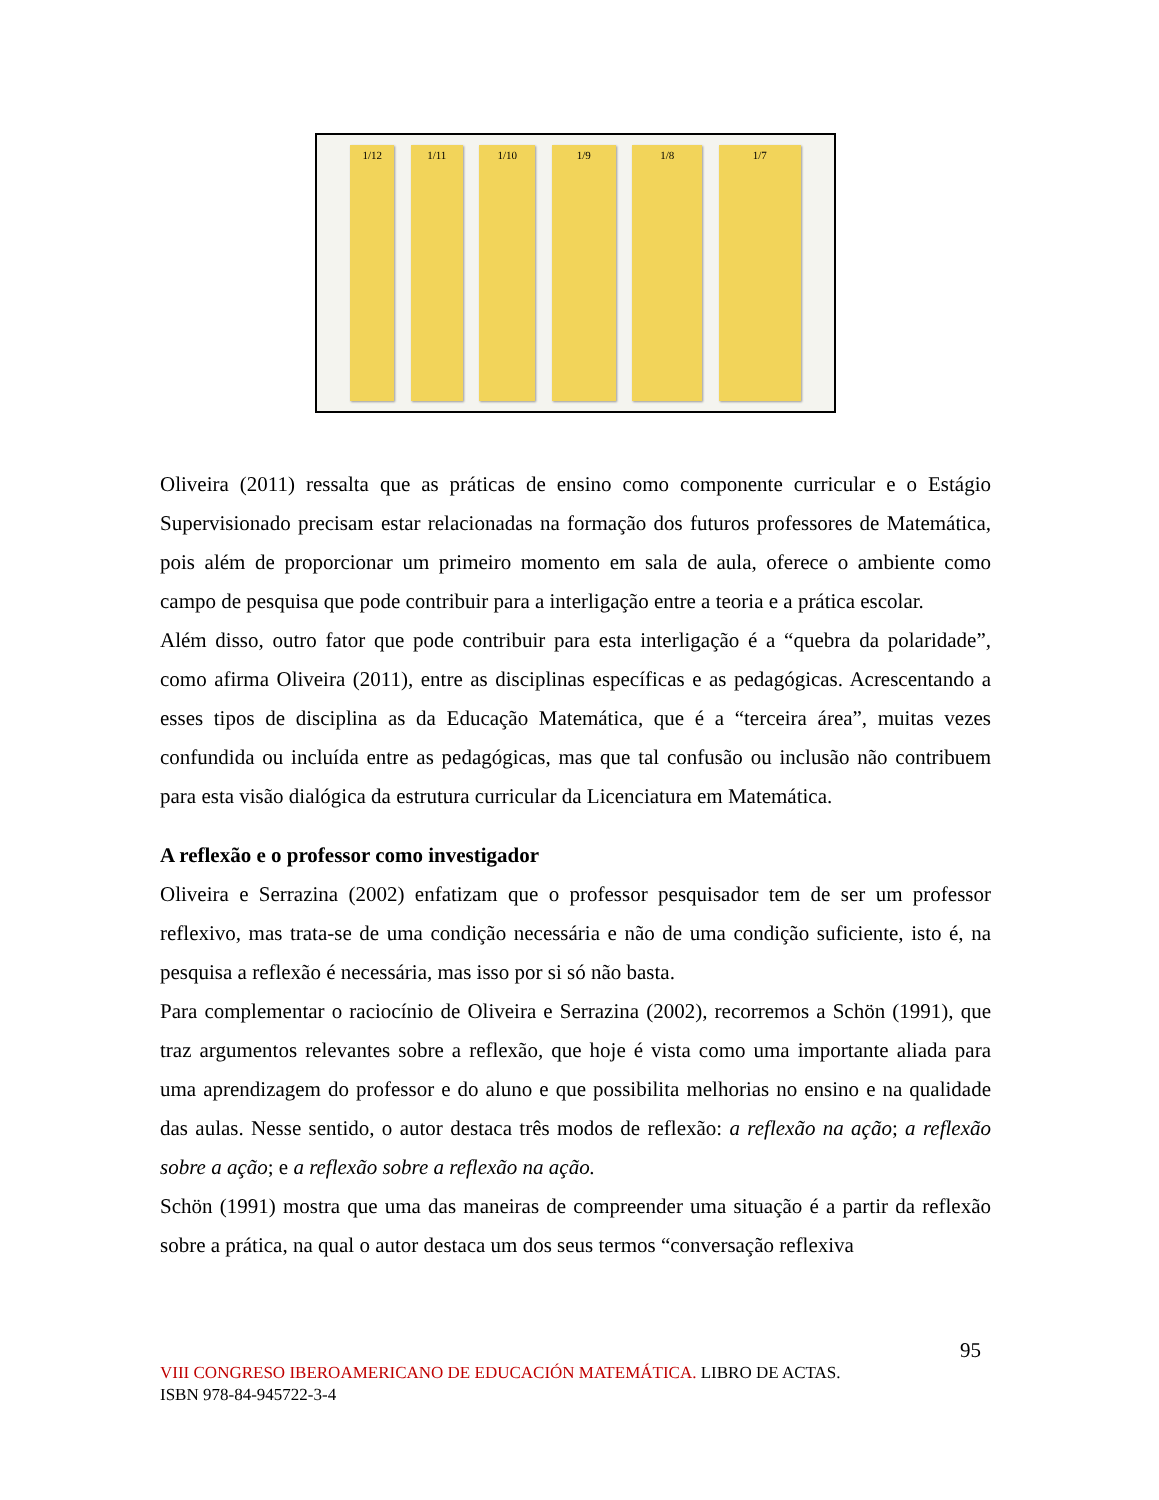1/12 1/11 1/10 1/9 1/8 1/7
Oliveira (2011) ressalta que as práticas de ensino como componente curricular e o Estágio Supervisionado precisam estar relacionadas na formação dos futuros professores de Matemática, pois além de proporcionar um primeiro momento em sala de aula, oferece o ambiente como campo de pesquisa que pode contribuir para a interligação entre a teoria e a prática escolar.
Além disso, outro fator que pode contribuir para esta interligação é a “quebra da polaridade”, como afirma Oliveira (2011), entre as disciplinas específicas e as pedagógicas. Acrescentando a esses tipos de disciplina as da Educação Matemática, que é a “terceira área”, muitas vezes confundida ou incluída entre as pedagógicas, mas que tal confusão ou inclusão não contribuem para esta visão dialógica da estrutura curricular da Licenciatura em Matemática.
A reflexão e o professor como investigador
Oliveira e Serrazina (2002) enfatizam que o professor pesquisador tem de ser um professor reflexivo, mas trata-se de uma condição necessária e não de uma condição suficiente, isto é, na pesquisa a reflexão é necessária, mas isso por si só não basta.
Para complementar o raciocínio de Oliveira e Serrazina (2002), recorremos a Schön (1991), que traz argumentos relevantes sobre a reflexão, que hoje é vista como uma importante aliada para uma aprendizagem do professor e do aluno e que possibilita melhorias no ensino e na qualidade das aulas. Nesse sentido, o autor destaca três modos de reflexão: a reflexão na ação; a reflexão sobre a ação; e a reflexão sobre a reflexão na ação.
Schön (1991) mostra que uma das maneiras de compreender uma situação é a partir da reflexão sobre a prática, na qual o autor destaca um dos seus termos “conversação reflexiva
95
VIII CONGRESO IBEROAMERICANO DE EDUCACIÓN MATEMÁTICA. LIBRO DE ACTAS.
ISBN 978-84-945722-3-4